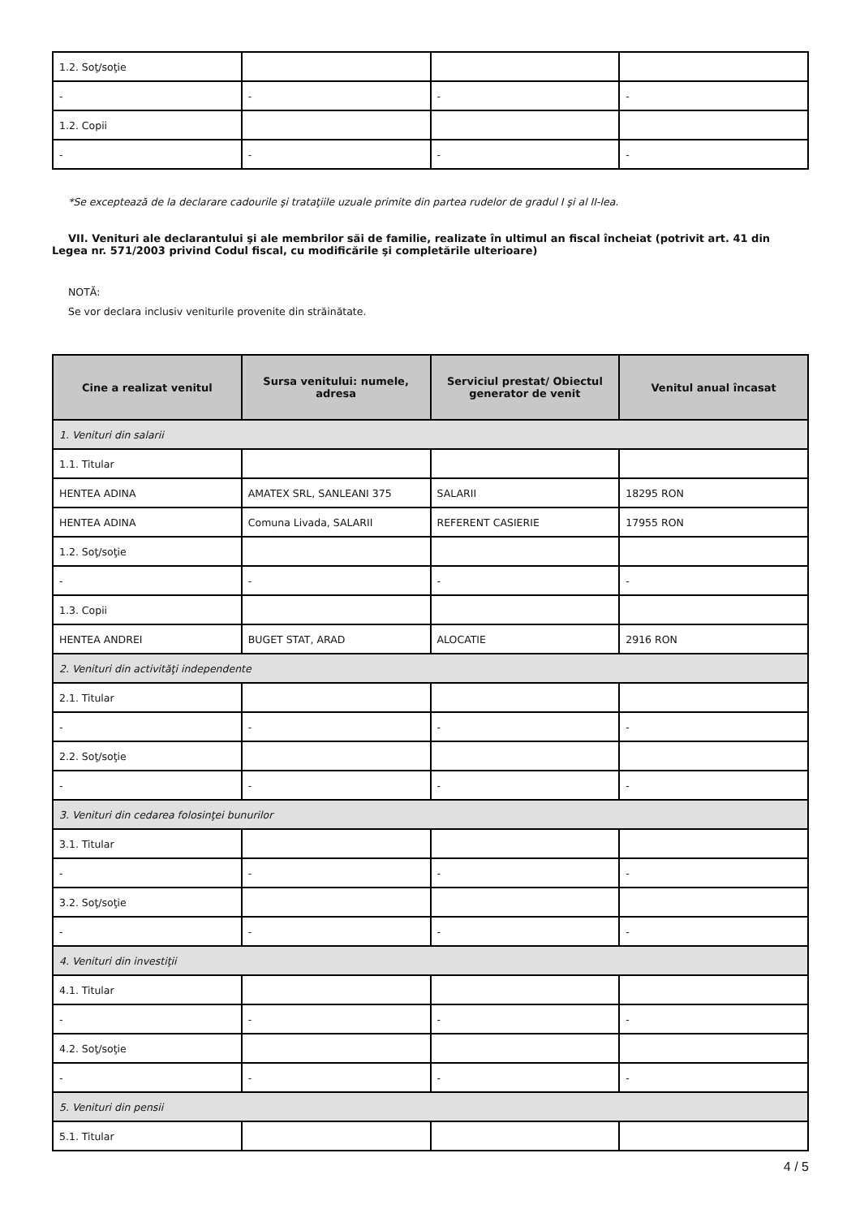| 1.2. Soţ/soţie | | | |
| - | - | - | - |
| 1.2. Copii | | | |
| - | - | - | - |
*Se exceptează de la declarare cadourile şi trataţiile uzuale primite din partea rudelor de gradul I şi al II-lea.
VII. Venituri ale declarantului şi ale membrilor săi de familie, realizate în ultimul an fiscal încheiat (potrivit art. 41 din Legea nr. 571/2003 privind Codul fiscal, cu modificările şi completările ulterioare)
NOTĂ:
Se vor declara inclusiv veniturile provenite din străinătate.
| Cine a realizat venitul | Sursa venitului: numele, adresa | Serviciul prestat/ Obiectul generator de venit | Venitul anual încasat |
| --- | --- | --- | --- |
| 1. Venituri din salarii | | | |
| 1.1. Titular | | | |
| HENTEA ADINA | AMATEX SRL, SANLEANI 375 | SALARII | 18295 RON |
| HENTEA ADINA | Comuna Livada, SALARII | REFERENT CASIERIE | 17955 RON |
| 1.2. Soţ/soţie | | | |
| - | - | - | - |
| 1.3. Copii | | | |
| HENTEA ANDREI | BUGET STAT, ARAD | ALOCATIE | 2916 RON |
| 2. Venituri din activităţi independente | | | |
| 2.1. Titular | | | |
| - | - | - | - |
| 2.2. Soţ/soţie | | | |
| - | - | - | - |
| 3. Venituri din cedarea folosinţei bunurilor | | | |
| 3.1. Titular | | | |
| - | - | - | - |
| 3.2. Soţ/soţie | | | |
| - | - | - | - |
| 4. Venituri din investiţii | | | |
| 4.1. Titular | | | |
| - | - | - | - |
| 4.2. Soţ/soţie | | | |
| - | - | - | - |
| 5. Venituri din pensii | | | |
| 5.1. Titular | | | |
4 / 5